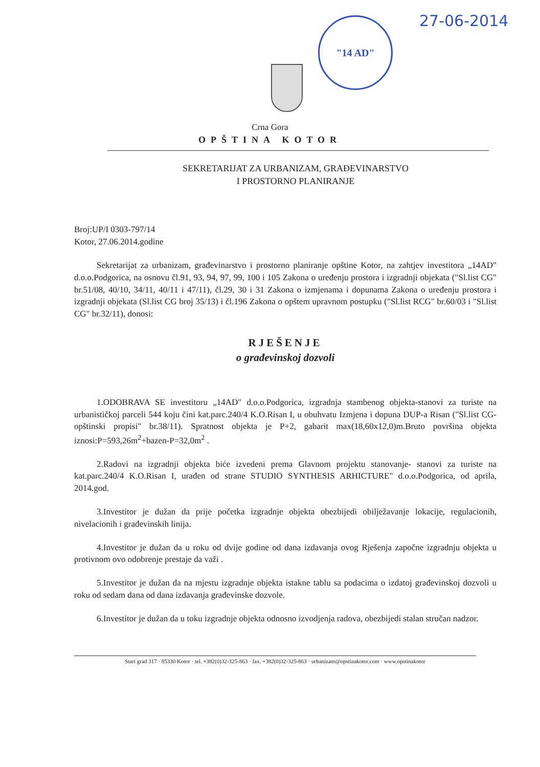"14 AD" 27-06-2014
Crna Gora
OPŠTINA KOTOR
SEKRETARIJAT ZA URBANIZAM, GRAĐEVINARSTVO
I PROSTORNO PLANIRANJE
Broj:UP/I 0303-797/14
Kotor, 27.06.2014.godine
Sekretarijat za urbanizam, građevinarstvo i prostorno planiranje opštine Kotor, na zahtjev investitora „14AD" d.o.o.Podgorica, na osnovu čl.91, 93, 94, 97, 99, 100 i 105 Zakona o uređenju prostora i izgradnji objekata ("Sl.list CG" br.51/08, 40/10, 34/11, 40/11 i 47/11), čl.29, 30 i 31 Zakona o izmjenama i dopunama Zakona o uređenju prostora i izgradnji objekata (Sl.list CG broj 35/13) i čl.196 Zakona o opštem upravnom postupku ("Sl.list RCG" br.60/03 i "Sl.list CG" br.32/11), donosi:
RJEŠENJE
o građevinskoj dozvoli
1.ODOBRAVA SE investitoru „14AD" d.o.o.Podgorica, izgradnja stambenog objekta-stanovi za turiste na urbanističkoj parceli 544 koju čini kat.parc.240/4 K.O.Risan I, u obuhvatu Izmjena i dopuna DUP-a Risan ("Sl.list CG-opštinski propisi" br.38/11). Spratnost objekta je P+2, gabarit max(18,60x12,0)m.Bruto površina objekta iznosi:P=593,26m<sup>2</sup>+bazen-P=32,0m<sup>2</sup> .
2.Radovi na izgradnji objekta biće izvedeni prema Glavnom projektu stanovanje- stanovi za turiste na kat.parc.240/4 K.O.Risan I, urađen od strane STUDIO SYNTHESIS ARHICTURE" d.o.o.Podgorica, od aprila, 2014.god.
3.Investitor je dužan da prije početka izgradnje objekta obezbijedi obilježavanje lokacije, regulacionih, nivelacionih i građevinskih linija.
4.Investitor je dužan da u roku od dvije godine od dana izdavanja ovog Rješenja započne izgradnju objekta u protivnom ovo odobrenje prestaje da važi .
5.Investitor je dužan da na mjestu izgradnje objekta istakne tablu sa podacima o izdatoj građevinskoj dozvoli u roku od sedam dana od dana izdavanja građevinske dozvole.
6.Investitor je dužan da u toku izgradnje objekta odnosno izvodjenja radova, obezbijedi stalan stručan nadzor.
Stari grad 317 · 85330 Kotor · tel. +382(0)32-325-863 · fax. +382(0)32-325-863 · urbanizam@opstinakotor.com · www.opstinakotor